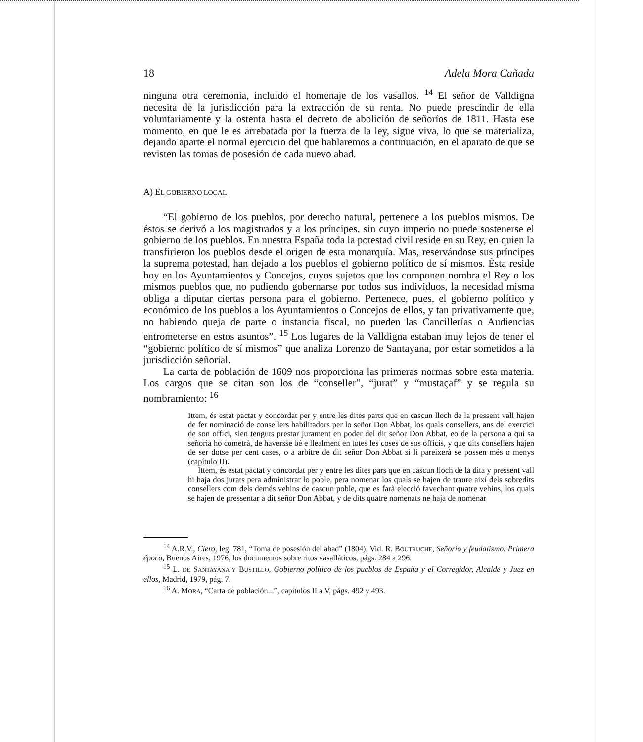18 Adela Mora Cañada
ninguna otra ceremonia, incluido el homenaje de los vasallos. <sup>14</sup> El señor de Valldigna necesita de la jurisdicción para la extracción de su renta. No puede prescindir de ella voluntariamente y la ostenta hasta el decreto de abolición de señoríos de 1811. Hasta ese momento, en que le es arrebatada por la fuerza de la ley, sigue viva, lo que se materializa, dejando aparte el normal ejercicio del que hablaremos a continuación, en el aparato de que se revisten las tomas de posesión de cada nuevo abad.
A) EL GOBIERNO LOCAL
“El gobierno de los pueblos, por derecho natural, pertenece a los pueblos mismos. De éstos se derivó a los magistrados y a los príncipes, sin cuyo imperio no puede sostenerse el gobierno de los pueblos. En nuestra España toda la potestad civil reside en su Rey, en quien la transfirieron los pueblos desde el origen de esta monarquía. Mas, reservándose sus príncipes la suprema potestad, han dejado a los pueblos el gobierno político de sí mismos. Ésta reside hoy en los Ayuntamientos y Concejos, cuyos sujetos que los componen nombra el Rey o los mismos pueblos que, no pudiendo gobernarse por todos sus individuos, la necesidad misma obliga a diputar ciertas persona para el gobierno. Pertenece, pues, el gobierno político y económico de los pueblos a los Ayuntamientos o Concejos de ellos, y tan privativamente que, no habiendo queja de parte o instancia fiscal, no pueden las Cancillerías o Audiencias entrometerse en estos asuntos”. <sup>15</sup> Los lugares de la Valldigna estaban muy lejos de tener el “gobierno político de sí mismos” que analiza Lorenzo de Santayana, por estar sometidos a la jurisdicción señorial.
La carta de población de 1609 nos proporciona las primeras normas sobre esta materia. Los cargos que se citan son los de “conseller”, “jurat” y “mustaçaf” y se regula su nombramiento: <sup>16</sup>
Ittem, és estat pactat y concordat per y entre les dites parts que en cascun lloch de la pressent vall hajen de fer nominació de consellers habilitadors per lo señor Don Abbat, los quals consellers, ans del exercici de son offici, sien tenguts prestar jurament en poder del dit señor Don Abbat, eo de la persona a qui sa señoria ho cometrà, de haversse bé e llealment en totes les coses de sos officis, y que dits consellers hajen de ser dotse per cent cases, o a arbitre de dit señor Don Abbat si li pareixerà se possen més o menys (capítulo II).
Ittem, és estat pactat y concordat per y entre les dites pars que en cascun lloch de la dita y pressent vall hi haja dos jurats pera administrar lo poble, pera nomenar los quals se hajen de traure així dels sobredits consellers com dels demés vehins de cascun poble, que es farà elecció favechant quatre vehins, los quals se hajen de pressentar a dit señor Don Abbat, y de dits quatre nomenats ne haja de nomenar
<sup>14</sup> A.R.V., Clero, leg. 781, “Toma de posesión del abad” (1804). Vid. R. BOUTRUCHE, Señorío y feudalismo. Primera época, Buenos Aires, 1976, los documentos sobre ritos vasalláticos, págs. 284 a 296.
<sup>15</sup> L. DE SANTAYANA Y BUSTILLO, Gobierno político de los pueblos de España y el Corregidor, Alcalde y Juez en ellos, Madrid, 1979, pág. 7.
<sup>16</sup> A. MORA, “Carta de población...”, capítulos II a V, págs. 492 y 493.